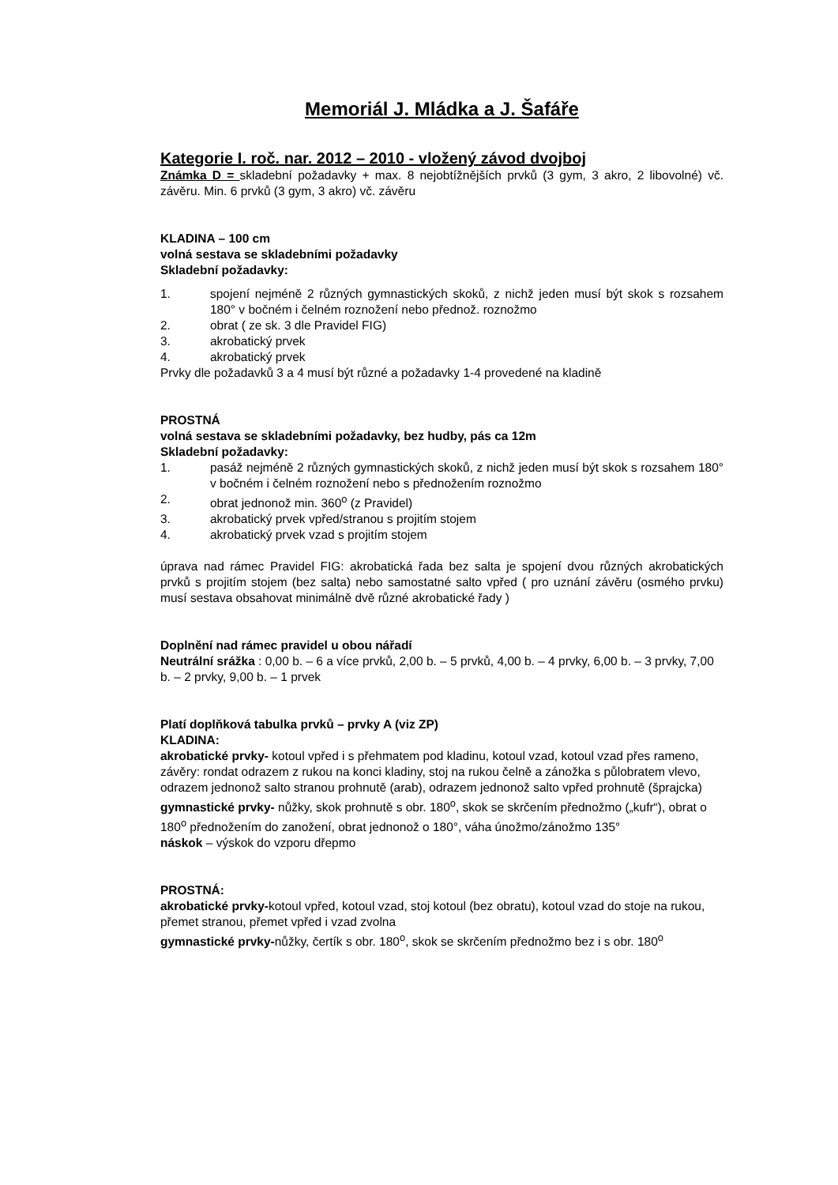Memoriál J. Mládka a J. Šafáře
Kategorie I. roč. nar. 2012 – 2010 - vložený závod dvojboj
Známka D = skladební požadavky + max. 8 nejobtížnějších prvků (3 gym, 3 akro, 2 libovolné) vč. závěru. Min. 6 prvků (3 gym, 3 akro) vč. závěru
KLADINA – 100 cm
volná sestava se skladebními požadavky
Skladební požadavky:
1. spojení nejméně 2 různých gymnastických skoků, z nichž jeden musí být skok s rozsahem 180° v bočném i čelném roznožení nebo přednož. roznožmo
2. obrat ( ze sk. 3 dle Pravidel FIG)
3. akrobatický prvek
4. akrobatický prvek
Prvky dle požadavků 3 a 4 musí být různé a požadavky 1-4 provedené na kladině
PROSTNÁ
volná sestava se skladebními požadavky, bez hudby, pás ca 12m
Skladební požadavky:
1. pasáž nejméně 2 různých gymnastických skoků, z nichž jeden musí být skok s rozsahem 180° v bočném i čelném roznožení nebo s přednožením roznožmo
2. obrat jednonož min. 360<sup>o</sup> (z Pravidel)
3. akrobatický prvek vpřed/stranou s projitím stojem
4. akrobatický prvek vzad s projitím stojem
úprava nad rámec Pravidel FIG: akrobatická řada bez salta je spojení dvou různých akrobatických prvků s projitím stojem (bez salta) nebo samostatné salto vpřed ( pro uznání závěru (osmého prvku) musí sestava obsahovat minimálně dvě různé akrobatické řady )
Doplnění nad rámec pravidel u obou nářadí
Neutrální srážka : 0,00 b. – 6 a více prvků, 2,00 b. – 5 prvků, 4,00 b. – 4 prvky, 6,00 b. – 3 prvky, 7,00 b. – 2 prvky, 9,00 b. – 1 prvek
Platí doplňková tabulka prvků – prvky A (viz ZP)
KLADINA:
akrobatické prvky- kotoul vpřed i s přehmatem pod kladinu, kotoul vzad, kotoul vzad přes rameno, závěry: rondat odrazem z rukou na konci kladiny, stoj na rukou čelně a zánožka s půlobratem vlevo, odrazem jednonož salto stranou prohnutě (arab), odrazem jednonož salto vpřed prohnutě (šprajcka)
gymnastické prvky- nůžky, skok prohnutě s obr. 180<sup>o</sup>, skok se skrčením přednožmo („kufr“), obrat o 180<sup>o</sup> přednožením do zanožení, obrat jednonož o 180°, váha únožmo/zánožmo 135°
náskok – výskok do vzporu dřepmo
PROSTNÁ:
akrobatické prvky-kotoul vpřed, kotoul vzad, stoj kotoul (bez obratu), kotoul vzad do stoje na rukou, přemet stranou, přemet vpřed i vzad zvolna
gymnastické prvky-nůžky, čertík s obr. 180<sup>o</sup>, skok se skrčením přednožmo bez i s obr. 180<sup>o</sup>